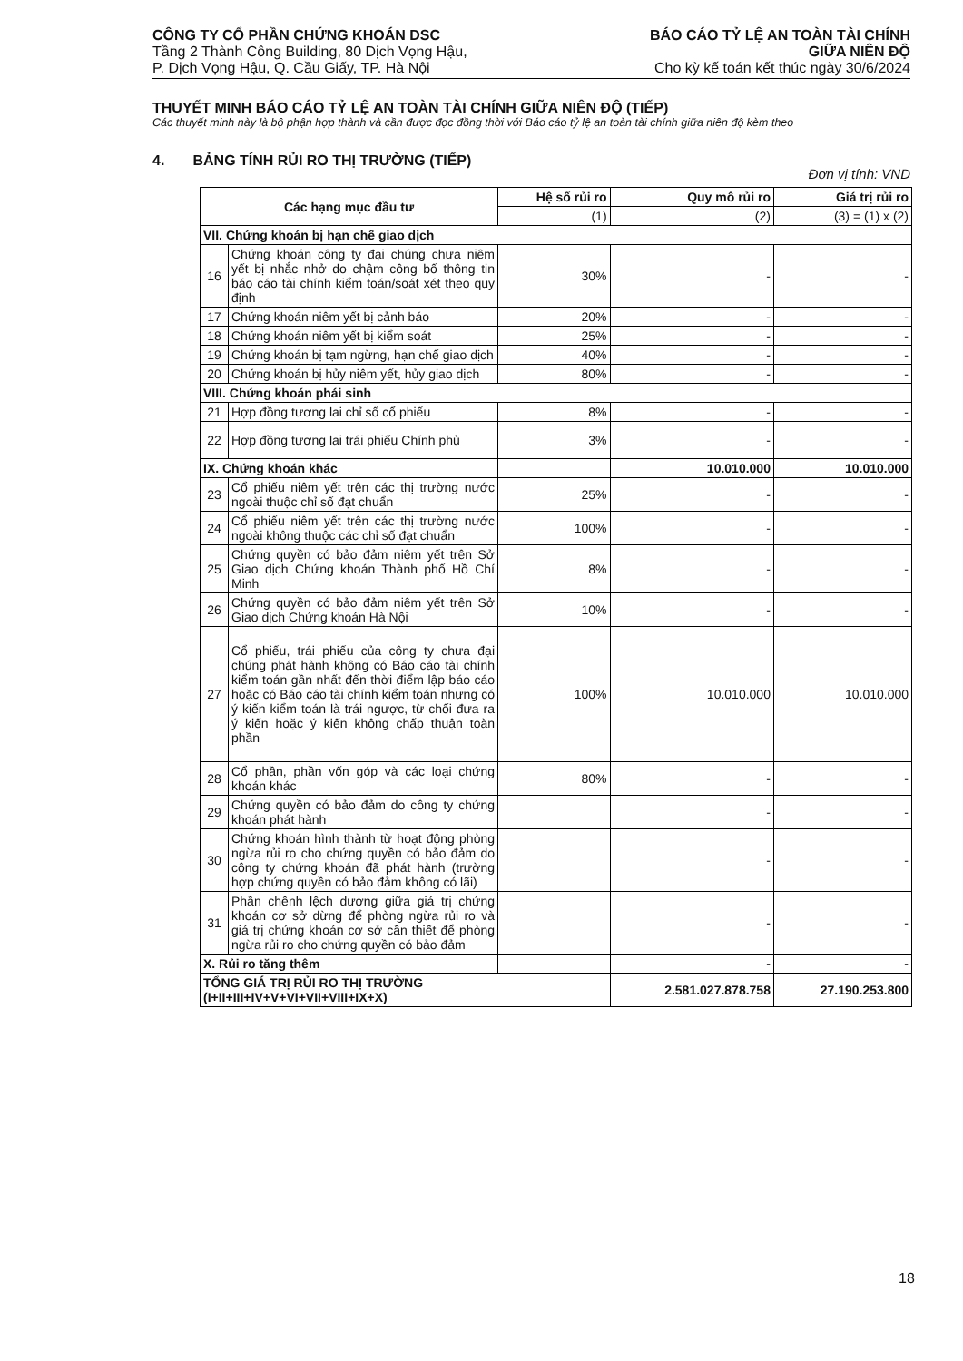CÔNG TY CỔ PHẦN CHỨNG KHOÁN DSC
Tầng 2 Thành Công Building, 80 Dịch Vọng Hậu,
P. Dịch Vọng Hậu, Q. Cầu Giấy, TP. Hà Nội
BÁO CÁO TỶ LỆ AN TOÀN TÀI CHÍNH
GIỮA NIÊN ĐỘ
Cho kỳ kế toán kết thúc ngày 30/6/2024
THUYẾT MINH BÁO CÁO TỶ LỆ AN TOÀN TÀI CHÍNH GIỮA NIÊN ĐỘ (TIẾP)
Các thuyết minh này là bộ phận hợp thành và cần được đọc đồng thời với Báo cáo tỷ lệ an toàn tài chính giữa niên độ kèm theo
4. BẢNG TÍNH RỦI RO THỊ TRƯỜNG (TIẾP)
Đơn vị tính: VND
| Các hạng mục đầu tư | | Hệ số rủi ro | Quy mô rủi ro | Giá trị rủi ro |
| --- | --- | --- | --- | --- |
| | | (1) | (2) | (3) = (1) x (2) |
| VII. Chứng khoán bị hạn chế giao dịch | | | | |
| 16 | Chứng khoán công ty đại chúng chưa niêm yết bị nhắc nhở do chậm công bố thông tin báo cáo tài chính kiểm toán/soát xét theo quy định | 30% | - | - |
| 17 | Chứng khoán niêm yết bị cảnh báo | 20% | - | - |
| 18 | Chứng khoán niêm yết bị kiểm soát | 25% | - | - |
| 19 | Chứng khoán bị tạm ngừng, hạn chế giao dịch | 40% | - | - |
| 20 | Chứng khoán bị hủy niêm yết, hủy giao dịch | 80% | - | - |
| VIII. Chứng khoán phái sinh | | | | |
| 21 | Hợp đồng tương lai chỉ số cổ phiếu | 8% | - | - |
| 22 | Hợp đồng tương lai trái phiếu Chính phủ | 3% | - | - |
| IX. Chứng khoán khác | | | 10.010.000 | 10.010.000 |
| 23 | Cổ phiếu niêm yết trên các thị trường nước ngoài thuộc chỉ số đạt chuẩn | 25% | - | - |
| 24 | Cổ phiếu niêm yết trên các thị trường nước ngoài không thuộc các chỉ số đạt chuẩn | 100% | - | - |
| 25 | Chứng quyền có bảo đảm niêm yết trên Sở Giao dịch Chứng khoán Thành phố Hồ Chí Minh | 8% | - | - |
| 26 | Chứng quyền có bảo đảm niêm yết trên Sở Giao dịch Chứng khoán Hà Nội | 10% | - | - |
| 27 | Cổ phiếu, trái phiếu của công ty chưa đại chúng phát hành không có Báo cáo tài chính kiểm toán gần nhất đến thời điểm lập báo cáo hoặc có Báo cáo tài chính kiểm toán nhưng có ý kiến kiểm toán là trái ngược, từ chối đưa ra ý kiến hoặc ý kiến không chấp thuận toàn phần | 100% | 10.010.000 | 10.010.000 |
| 28 | Cổ phần, phần vốn góp và các loại chứng khoán khác | 80% | - | - |
| 29 | Chứng quyền có bảo đảm do công ty chứng khoán phát hành | | - | - |
| 30 | Chứng khoán hình thành từ hoạt động phòng ngừa rủi ro cho chứng quyền có bảo đảm do công ty chứng khoán đã phát hành (trường hợp chứng quyền có bảo đảm không có lãi) | | - | - |
| 31 | Phần chênh lệch dương giữa giá trị chứng khoán cơ sở dừng để phòng ngừa rủi ro và giá trị chứng khoán cơ sở cần thiết để phòng ngừa rủi ro cho chứng quyền có bảo đảm | | - | - |
| X. Rủi ro tăng thêm | | | - | - |
| TỔNG GIÁ TRỊ RỦI RO THỊ TRƯỜNG (I+II+III+IV+V+VI+VII+VIII+IX+X) | | | 2.581.027.878.758 | 27.190.253.800 |
18